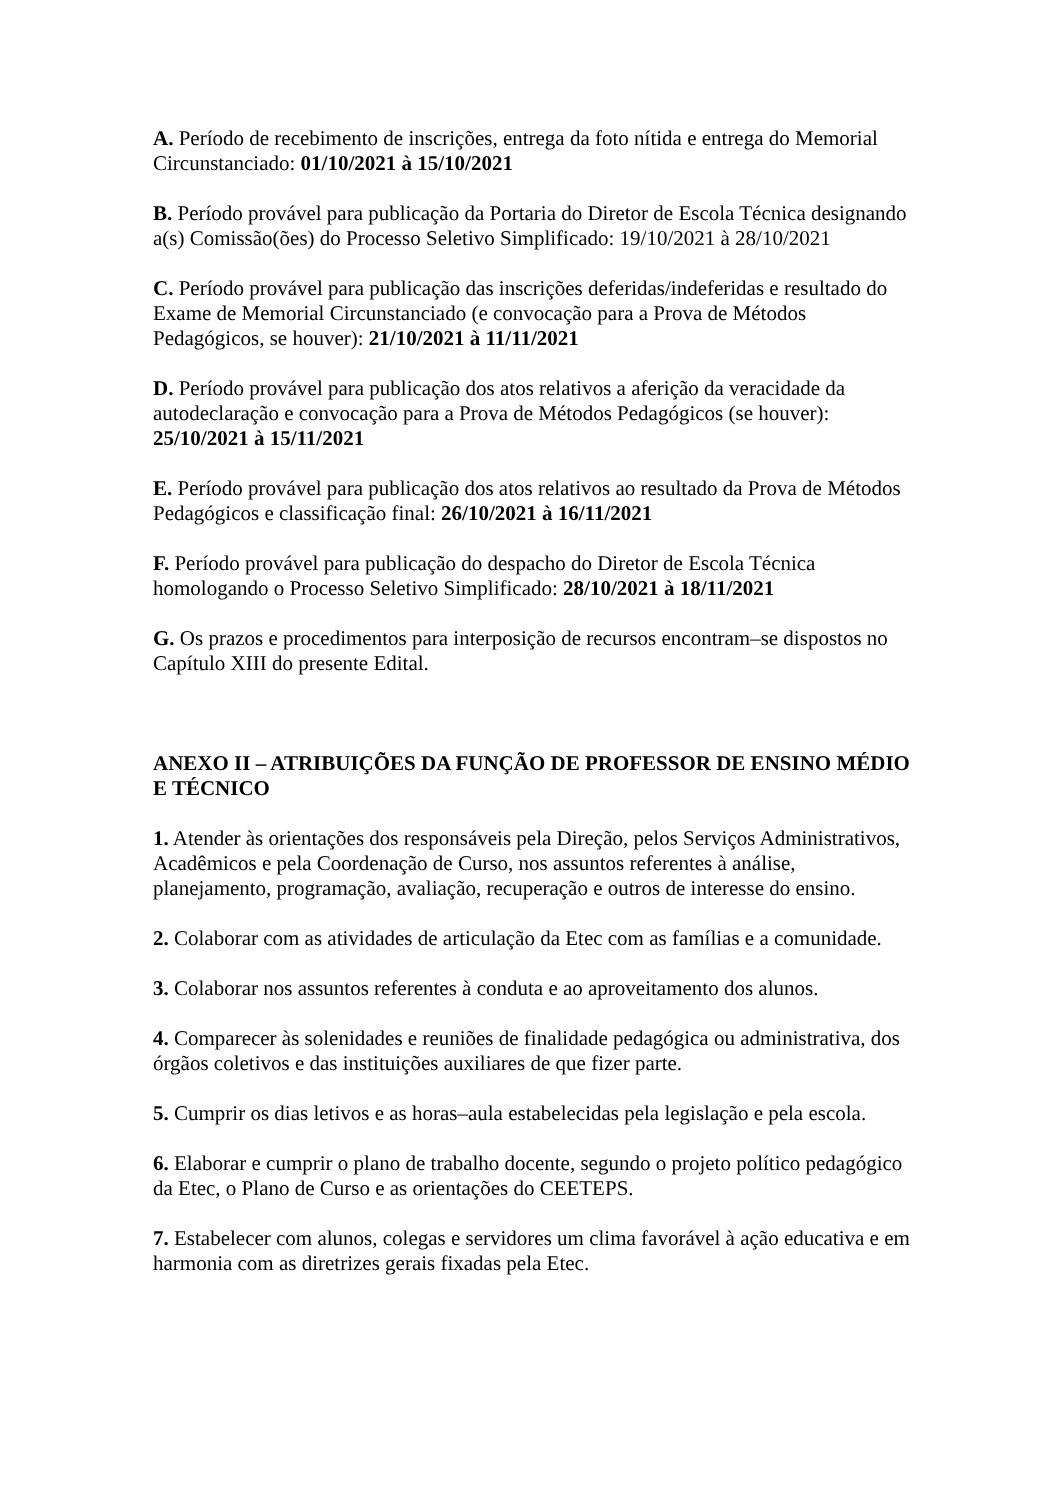A. Período de recebimento de inscrições, entrega da foto nítida e entrega do Memorial Circunstanciado: 01/10/2021 à 15/10/2021
B. Período provável para publicação da Portaria do Diretor de Escola Técnica designando a(s) Comissão(ões) do Processo Seletivo Simplificado: 19/10/2021 à 28/10/2021
C. Período provável para publicação das inscrições deferidas/indeferidas e resultado do Exame de Memorial Circunstanciado (e convocação para a Prova de Métodos Pedagógicos, se houver): 21/10/2021 à 11/11/2021
D. Período provável para publicação dos atos relativos a aferição da veracidade da autodeclaração e convocação para a Prova de Métodos Pedagógicos (se houver): 25/10/2021 à 15/11/2021
E. Período provável para publicação dos atos relativos ao resultado da Prova de Métodos Pedagógicos e classificação final: 26/10/2021 à 16/11/2021
F. Período provável para publicação do despacho do Diretor de Escola Técnica homologando o Processo Seletivo Simplificado: 28/10/2021 à 18/11/2021
G. Os prazos e procedimentos para interposição de recursos encontram–se dispostos no Capítulo XIII do presente Edital.
ANEXO II – ATRIBUIÇÕES DA FUNÇÃO DE PROFESSOR DE ENSINO MÉDIO E TÉCNICO
1. Atender às orientações dos responsáveis pela Direção, pelos Serviços Administrativos, Acadêmicos e pela Coordenação de Curso, nos assuntos referentes à análise, planejamento, programação, avaliação, recuperação e outros de interesse do ensino.
2. Colaborar com as atividades de articulação da Etec com as famílias e a comunidade.
3. Colaborar nos assuntos referentes à conduta e ao aproveitamento dos alunos.
4. Comparecer às solenidades e reuniões de finalidade pedagógica ou administrativa, dos órgãos coletivos e das instituições auxiliares de que fizer parte.
5. Cumprir os dias letivos e as horas–aula estabelecidas pela legislação e pela escola.
6. Elaborar e cumprir o plano de trabalho docente, segundo o projeto político pedagógico da Etec, o Plano de Curso e as orientações do CEETEPS.
7. Estabelecer com alunos, colegas e servidores um clima favorável à ação educativa e em harmonia com as diretrizes gerais fixadas pela Etec.